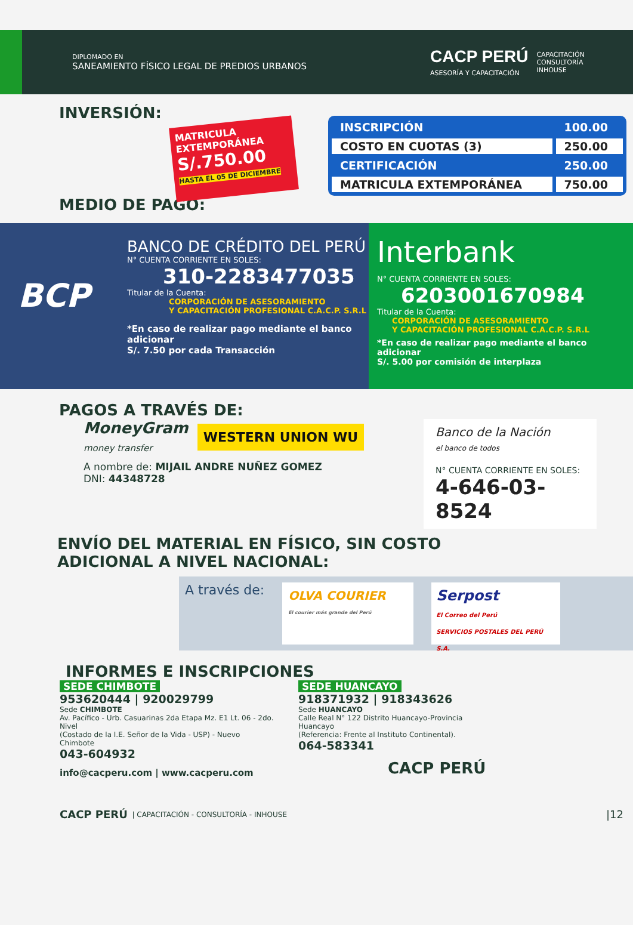DIPLOMADO EN
SANEAMIENTO FÍSICO LEGAL DE PREDIOS URBANOS
CACP PERÚ
ASESORÍA Y CAPACITACIÓN
CAPACITACIÓN
CONSULTORÍA
INHOUSE
INVERSIÓN:
MATRICULA EXTEMPORÁNEA
S/.750.00
HASTA EL 05 DE DICIEMBRE
| INSCRIPCIÓN | 100.00 |
| COSTO EN CUOTAS (3) | 250.00 |
| CERTIFICACIÓN | 250.00 |
| MATRICULA EXTEMPORÁNEA | 750.00 |
MEDIO DE PAGO:
BCP
BANCO DE CRÉDITO DEL PERÚ
N° CUENTA CORRIENTE EN SOLES:
310-2283477035
Titular de la Cuenta:
CORPORACIÓN DE ASESORAMIENTO
Y CAPACITACIÓN PROFESIONAL C.A.C.P. S.R.L
*En caso de realizar pago mediante el banco adicionar
S/. 7.50 por cada Transacción
Interbank
N° CUENTA CORRIENTE EN SOLES:
6203001670984
Titular de la Cuenta:
CORPORACIÓN DE ASESORAMIENTO
Y CAPACITACIÓN PROFESIONAL C.A.C.P. S.R.L
*En caso de realizar pago mediante el banco adicionar
S/. 5.00 por comisión de interplaza
PAGOS A TRAVÉS DE:
MoneyGram
money transfer
WESTERN UNION WU
A nombre de: MIJAIL ANDRE NUÑEZ GOMEZ
DNI: 44348728
Banco de la Nación
el banco de todos
N° CUENTA CORRIENTE EN SOLES:
4-646-03-8524
ENVÍO DEL MATERIAL EN FÍSICO, SIN COSTO
ADICIONAL A NIVEL NACIONAL:
A través de:
OLVA COURIER
El courier más grande del Perú
Serpost
El Correo del Perú
SERVICIOS POSTALES DEL PERÚ S.A.
INFORMES E INSCRIPCIONES
SEDE CHIMBOTE
953620444 | 920029799
Sede CHIMBOTE
Av. Pacífico - Urb. Casuarinas 2da Etapa Mz. E1 Lt. 06 - 2do. Nivel
(Costado de la I.E. Señor de la Vida - USP) - Nuevo Chimbote
043-604932
info@cacperu.com | www.cacperu.com
SEDE HUANCAYO
918371932 | 918343626
Sede HUANCAYO
Calle Real N° 122 Distrito Huancayo-Provincia Huancayo
(Referencia: Frente al Instituto Continental).
064-583341
CACP PERÚ
CACP PERÚ | CAPACITACIÓN - CONSULTORÍA - INHOUSE |12